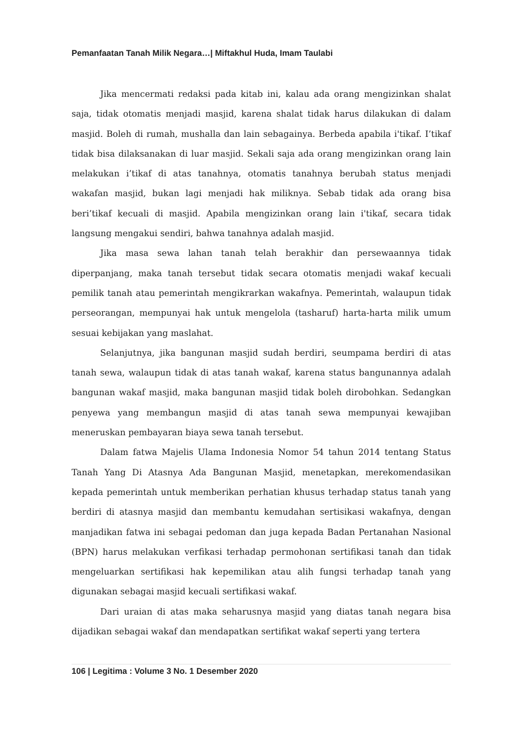Pemanfaatan Tanah Milik Negara…| Miftakhul Huda, Imam Taulabi
Jika mencermati redaksi pada kitab ini, kalau ada orang mengizinkan shalat saja, tidak otomatis menjadi masjid, karena shalat tidak harus dilakukan di dalam masjid. Boleh di rumah, mushalla dan lain sebagainya. Berbeda apabila i'tikaf. I’tikaf tidak bisa dilaksanakan di luar masjid. Sekali saja ada orang mengizinkan orang lain melakukan i’tikaf di atas tanahnya, otomatis tanahnya berubah status menjadi wakafan masjid, bukan lagi menjadi hak miliknya. Sebab tidak ada orang bisa beri’tikaf kecuali di masjid. Apabila mengizinkan orang lain i'tikaf, secara tidak langsung mengakui sendiri, bahwa tanahnya adalah masjid.
Jika masa sewa lahan tanah telah berakhir dan persewaannya tidak diperpanjang, maka tanah tersebut tidak secara otomatis menjadi wakaf kecuali pemilik tanah atau pemerintah mengikrarkan wakafnya. Pemerintah, walaupun tidak perseorangan, mempunyai hak untuk mengelola (tasharuf) harta-harta milik umum sesuai kebijakan yang maslahat.
Selanjutnya, jika bangunan masjid sudah berdiri, seumpama berdiri di atas tanah sewa, walaupun tidak di atas tanah wakaf, karena status bangunannya adalah bangunan wakaf masjid, maka bangunan masjid tidak boleh dirobohkan. Sedangkan penyewa yang membangun masjid di atas tanah sewa mempunyai kewajiban meneruskan pembayaran biaya sewa tanah tersebut.
Dalam fatwa Majelis Ulama Indonesia Nomor 54 tahun 2014 tentang Status Tanah Yang Di Atasnya Ada Bangunan Masjid, menetapkan, merekomendasikan kepada pemerintah untuk memberikan perhatian khusus terhadap status tanah yang berdiri di atasnya masjid dan membantu kemudahan sertisikasi wakafnya, dengan manjadikan fatwa ini sebagai pedoman dan juga kepada Badan Pertanahan Nasional (BPN) harus melakukan verfikasi terhadap permohonan sertifikasi tanah dan tidak mengeluarkan sertifikasi hak kepemilikan atau alih fungsi terhadap tanah yang digunakan sebagai masjid kecuali sertifikasi wakaf.
Dari uraian di atas maka seharusnya masjid yang diatas tanah negara bisa dijadikan sebagai wakaf dan mendapatkan sertifikat wakaf seperti yang tertera
106 | Legitima : Volume 3 No. 1 Desember 2020